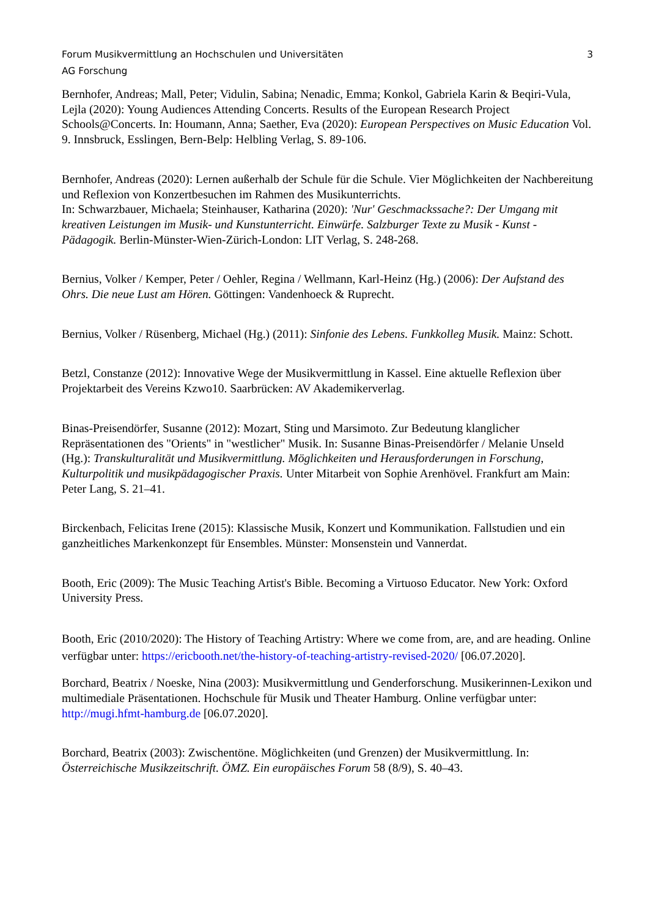Forum Musikvermittlung an Hochschulen und Universitäten 3
AG Forschung
Bernhofer, Andreas; Mall, Peter; Vidulin, Sabina; Nenadic, Emma; Konkol, Gabriela Karin & Beqiri-Vula, Lejla (2020): Young Audiences Attending Concerts. Results of the European Research Project Schools@Concerts. In: Houmann, Anna; Saether, Eva (2020): European Perspectives on Music Education Vol. 9. Innsbruck, Esslingen, Bern-Belp: Helbling Verlag, S. 89-106.
Bernhofer, Andreas (2020): Lernen außerhalb der Schule für die Schule. Vier Möglichkeiten der Nachbereitung und Reflexion von Konzertbesuchen im Rahmen des Musikunterrichts.
In: Schwarzbauer, Michaela; Steinhauser, Katharina (2020): 'Nur' Geschmackssache?: Der Umgang mit kreativen Leistungen im Musik- und Kunstunterricht. Einwürfe. Salzburger Texte zu Musik - Kunst - Pädagogik. Berlin-Münster-Wien-Zürich-London: LIT Verlag, S. 248-268.
Bernius, Volker / Kemper, Peter / Oehler, Regina / Wellmann, Karl-Heinz (Hg.) (2006): Der Aufstand des Ohrs. Die neue Lust am Hören. Göttingen: Vandenhoeck & Ruprecht.
Bernius, Volker / Rüsenberg, Michael (Hg.) (2011): Sinfonie des Lebens. Funkkolleg Musik. Mainz: Schott.
Betzl, Constanze (2012): Innovative Wege der Musikvermittlung in Kassel. Eine aktuelle Reflexion über Projektarbeit des Vereins Kzwo10. Saarbrücken: AV Akademikerverlag.
Binas-Preisendörfer, Susanne (2012): Mozart, Sting und Marsimoto. Zur Bedeutung klanglicher Repräsentationen des "Orients" in "westlicher" Musik. In: Susanne Binas-Preisendörfer / Melanie Unseld (Hg.): Transkulturalität und Musikvermittlung. Möglichkeiten und Herausforderungen in Forschung, Kulturpolitik und musikpädagogischer Praxis. Unter Mitarbeit von Sophie Arenhövel. Frankfurt am Main: Peter Lang, S. 21–41.
Birckenbach, Felicitas Irene (2015): Klassische Musik, Konzert und Kommunikation. Fallstudien und ein ganzheitliches Markenkonzept für Ensembles. Münster: Monsenstein und Vannerdat.
Booth, Eric (2009): The Music Teaching Artist's Bible. Becoming a Virtuoso Educator. New York: Oxford University Press.
Booth, Eric (2010/2020): The History of Teaching Artistry: Where we come from, are, and are heading. Online verfügbar unter: https://ericbooth.net/the-history-of-teaching-artistry-revised-2020/ [06.07.2020].
Borchard, Beatrix / Noeske, Nina (2003): Musikvermittlung und Genderforschung. Musikerinnen-Lexikon und multimediale Präsentationen. Hochschule für Musik und Theater Hamburg. Online verfügbar unter: http://mugi.hfmt-hamburg.de [06.07.2020].
Borchard, Beatrix (2003): Zwischentöne. Möglichkeiten (und Grenzen) der Musikvermittlung. In: Österreichische Musikzeitschrift. ÖMZ. Ein europäisches Forum 58 (8/9), S. 40–43.